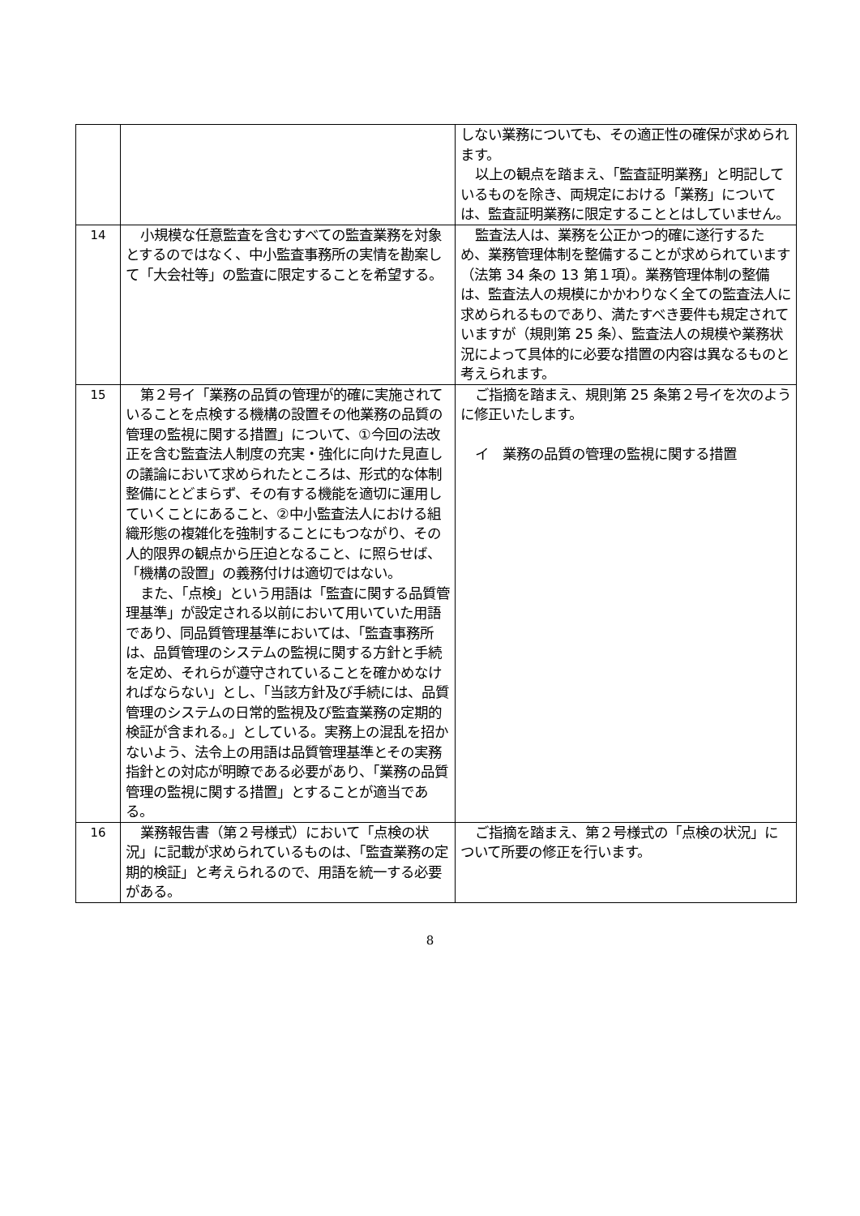| | | しない業務についても、その適正性の確保が求められます。 以上の観点を踏まえ、「監査証明業務」と明記しているものを除き、両規定における「業務」については、監査証明業務に限定することとはしていません。 |
| 14 | 小規模な任意監査を含むすべての監査業務を対象とするのではなく、中小監査事務所の実情を勘案して「大会社等」の監査に限定することを希望する。 | 監査法人は、業務を公正かつ的確に遂行するため、業務管理体制を整備することが求められています（法第 34 条の 13 第１項）。業務管理体制の整備は、監査法人の規模にかかわりなく全ての監査法人に求められるものであり、満たすべき要件も規定されていますが（規則第 25 条）、監査法人の規模や業務状況によって具体的に必要な措置の内容は異なるものと考えられます。 |
| 15 | 第２号イ「業務の品質の管理が的確に実施されていることを点検する機構の設置その他業務の品質の管理の監視に関する措置」について、①今回の法改正を含む監査法人制度の充実・強化に向けた見直しの議論において求められたところは、形式的な体制整備にとどまらず、その有する機能を適切に運用していくことにあること、②中小監査法人における組織形態の複雑化を強制することにもつながり、その人的限界の観点から圧迫となること、に照らせば、「機構の設置」の義務付けは適切ではない。 また、「点検」という用語は「監査に関する品質管理基準」が設定される以前において用いていた用語であり、同品質管理基準においては、「監査事務所は、品質管理のシステムの監視に関する方針と手続を定め、それらが遵守されていることを確かめなければならない」とし、「当該方針及び手続には、品質管理のシステムの日常的監視及び監査業務の定期的検証が含まれる。」としている。実務上の混乱を招かないよう、法令上の用語は品質管理基準とその実務指針との対応が明瞭である必要があり、「業務の品質管理の監視に関する措置」とすることが適当である。 | ご指摘を踏まえ、規則第 25 条第２号イを次のように修正いたします。 イ 業務の品質の管理の監視に関する措置 |
| 16 | 業務報告書（第２号様式）において「点検の状況」に記載が求められているものは、「監査業務の定期的検証」と考えられるので、用語を統一する必要がある。 | ご指摘を踏まえ、第２号様式の「点検の状況」について所要の修正を行います。 |
8